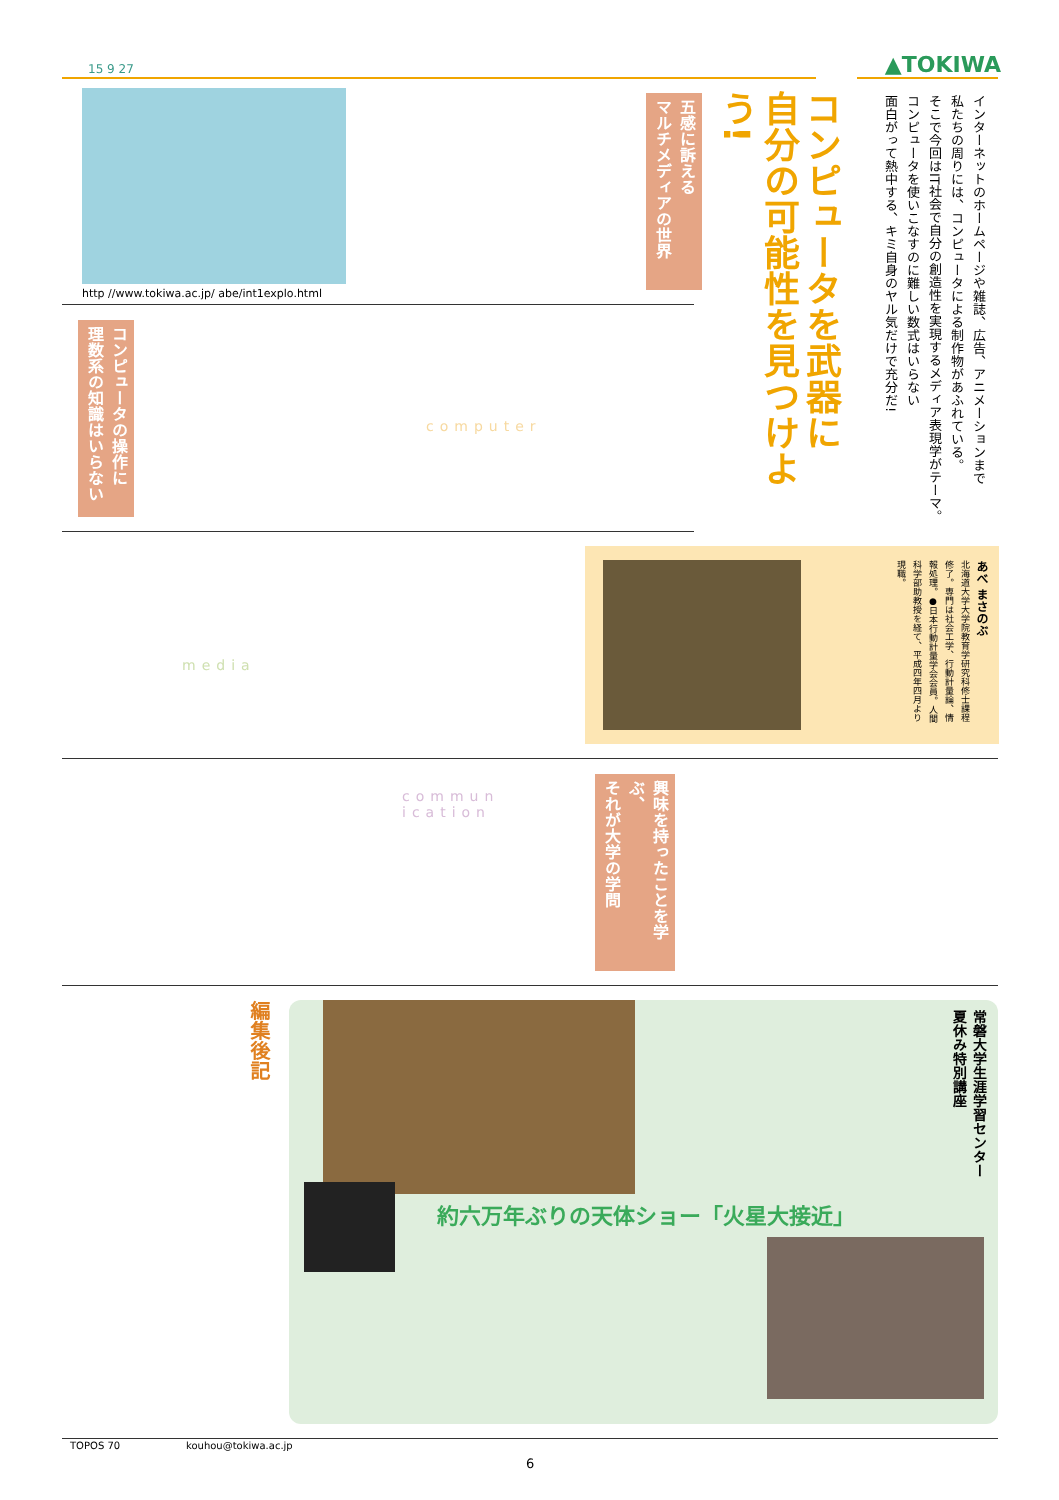15 9 27 ▲TOKIWA
インターネットのホームページや雑誌、広告、アニメーションまで
私たちの周りには、コンピュータによる制作物があふれている。
そこで今回はIT社会で自分の創造性を実現するメディア表現学がテーマ。
コンピュータを使いこなすのに難しい数式はいらない
面白がって熱中する、キミ自身のヤル気だけで充分だ!
コンピュータを武器に
自分の可能性を見つけよう!
五感に訴える
マルチメディアの世界
http //www.tokiwa.ac.jp/ abe/int1explo.html
コンピュータの操作に
理数系の知識はいらない
computer
media
commun
ication
興味を持ったことを学ぶ、
それが大学の学問
あべ まさのぶ
北海道大学大学院教育学研究科修士課程修了。専門は社会工学、行動計量論、情報処理。●日本行動計量学会会員。人間科学部助教授を経て、平成四年四月より現職。
編集後記
約六万年ぶりの天体ショー「火星大接近」
常磐大学生涯学習センター
夏休み特別講座
TOPOS 70 kouhou@tokiwa.ac.jp
6